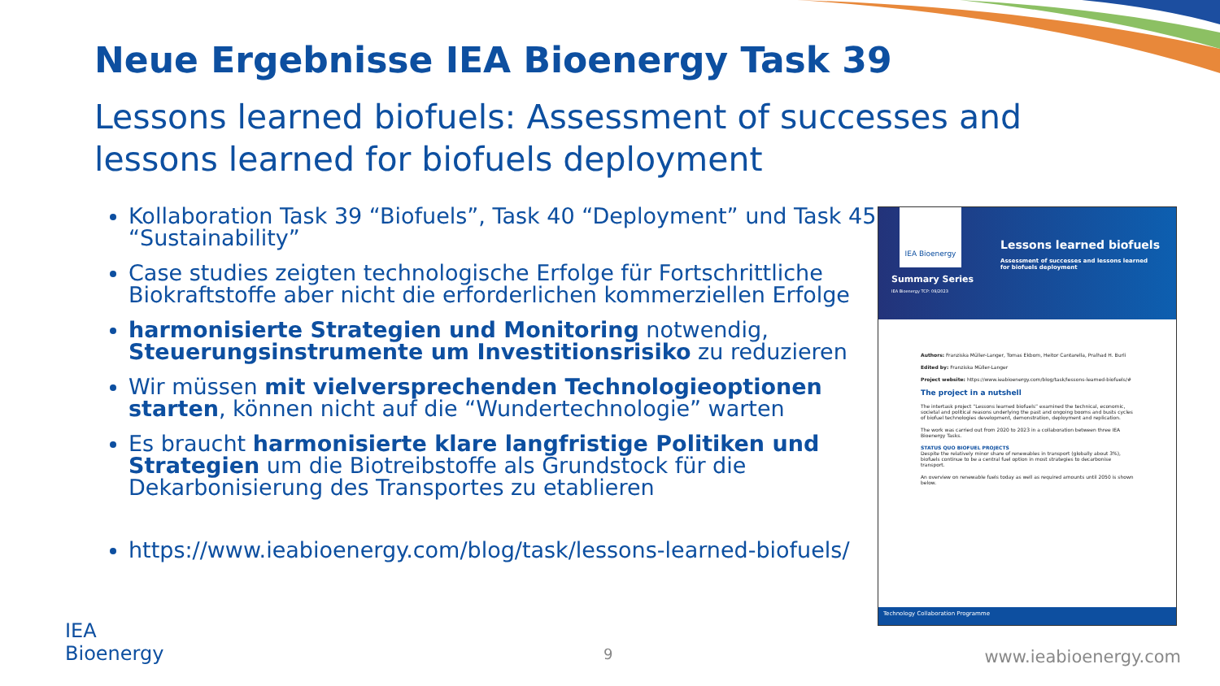Neue Ergebnisse IEA Bioenergy Task 39
Lessons learned biofuels: Assessment of successes and lessons learned for biofuels deployment
Kollaboration Task 39 “Biofuels”, Task 40 “Deployment” und Task 45 “Sustainability”
Case studies zeigten technologische Erfolge für Fortschrittliche Biokraftstoffe aber nicht die erforderlichen kommerziellen Erfolge
harmonisierte Strategien und Monitoring notwendig, Steuerungsinstrumente um Investitionsrisiko zu reduzieren
Wir müssen mit vielversprechenden Technologieoptionen starten, können nicht auf die “Wundertechnologie” warten
Es braucht harmonisierte klare langfristige Politiken und Strategien um die Biotreibstoffe als Grundstock für die Dekarbonisierung des Transportes zu etablieren
https://www.ieabioenergy.com/blog/task/lessons-learned-biofuels/
IEA Bioenergy
Lessons learned biofuels
Assessment of successes and lessons learned
for biofuels deployment
Summary Series
IEA Bioenergy TCP: 09/2023
Authors: Franziska Müller-Langer, Tomas Ekbom, Heitor Cantarella, Pralhad H. Burli
Edited by: Franziska Müller-Langer
Project website: https://www.ieabioenergy.com/blog/task/lessons-learned-biofuels/#
The project in a nutshell
The intertask project “Lessons learned biofuels” examined the technical, economic, societal and political reasons underlying the past and ongoing booms and busts cycles of biofuel technologies development, demonstration, deployment and replication.
The work was carried out from 2020 to 2023 in a collaboration between three IEA Bioenergy Tasks.
STATUS QUO BIOFUEL PROJECTS
Despite the relatively minor share of renewables in transport (globally about 3%), biofuels continue to be a central fuel option in most strategies to decarbonise transport.
An overview on renewable fuels today as well as required amounts until 2050 is shown below.
Technology Collaboration Programme
IEA
Bioenergy
9 www.ieabioenergy.com